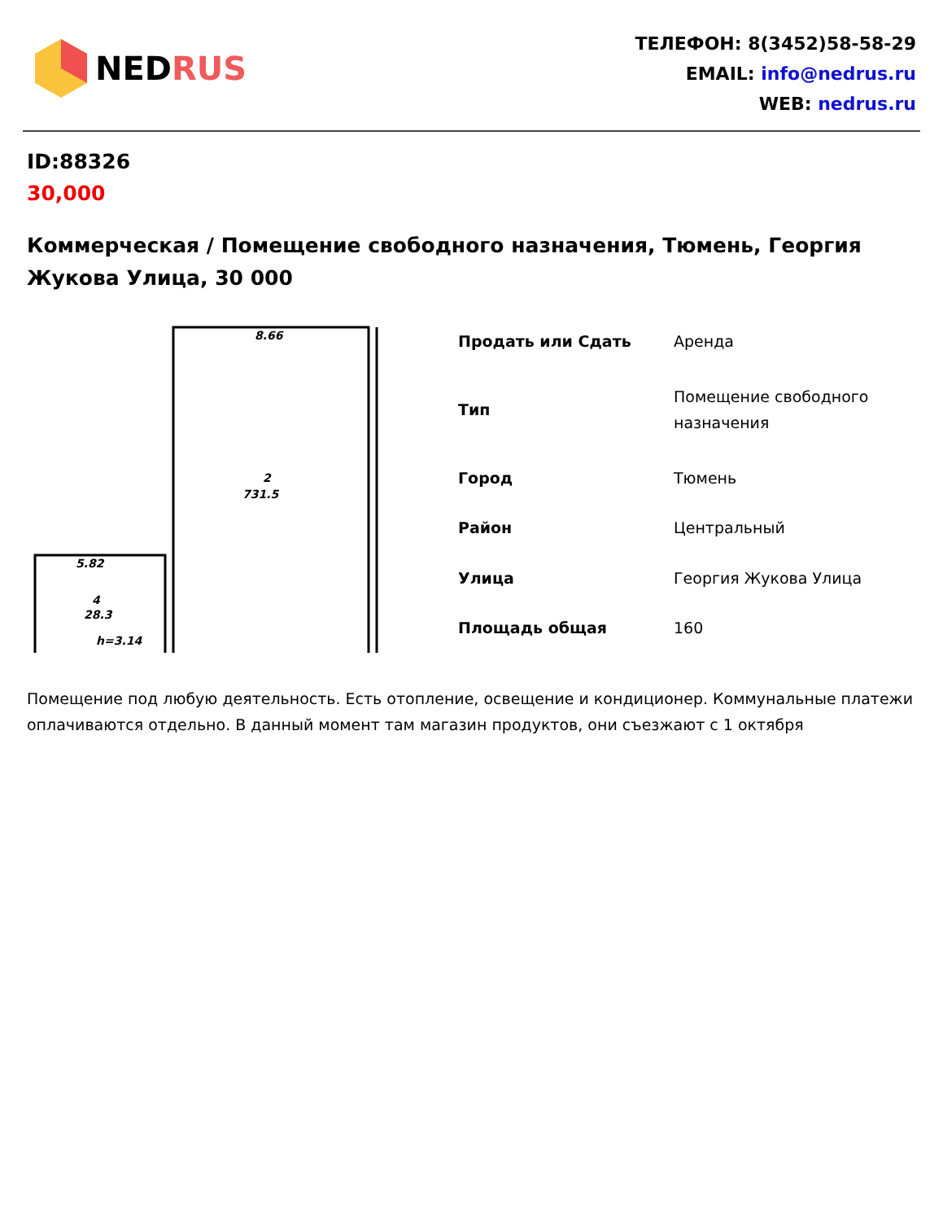NEDRUS
ТЕЛЕФОН: 8(3452)58-58-29
EMAIL: info@nedrus.ru
WEB: nedrus.ru
ID:88326
30,000
Коммерческая / Помещение свободного назначения, Тюмень, Георгия Жукова Улица, 30 000
8.66
2
731.5
5.82
4
28.3
h=3.14
| Продать или Сдать | Аренда |
| Тип | Помещение свободного назначения |
| Город | Тюмень |
| Район | Центральный |
| Улица | Георгия Жукова Улица |
| Площадь общая | 160 |
Помещение под любую деятельность. Есть отопление, освещение и кондиционер. Коммунальные платежи оплачиваются отдельно. В данный момент там магазин продуктов, они съезжают с 1 октября